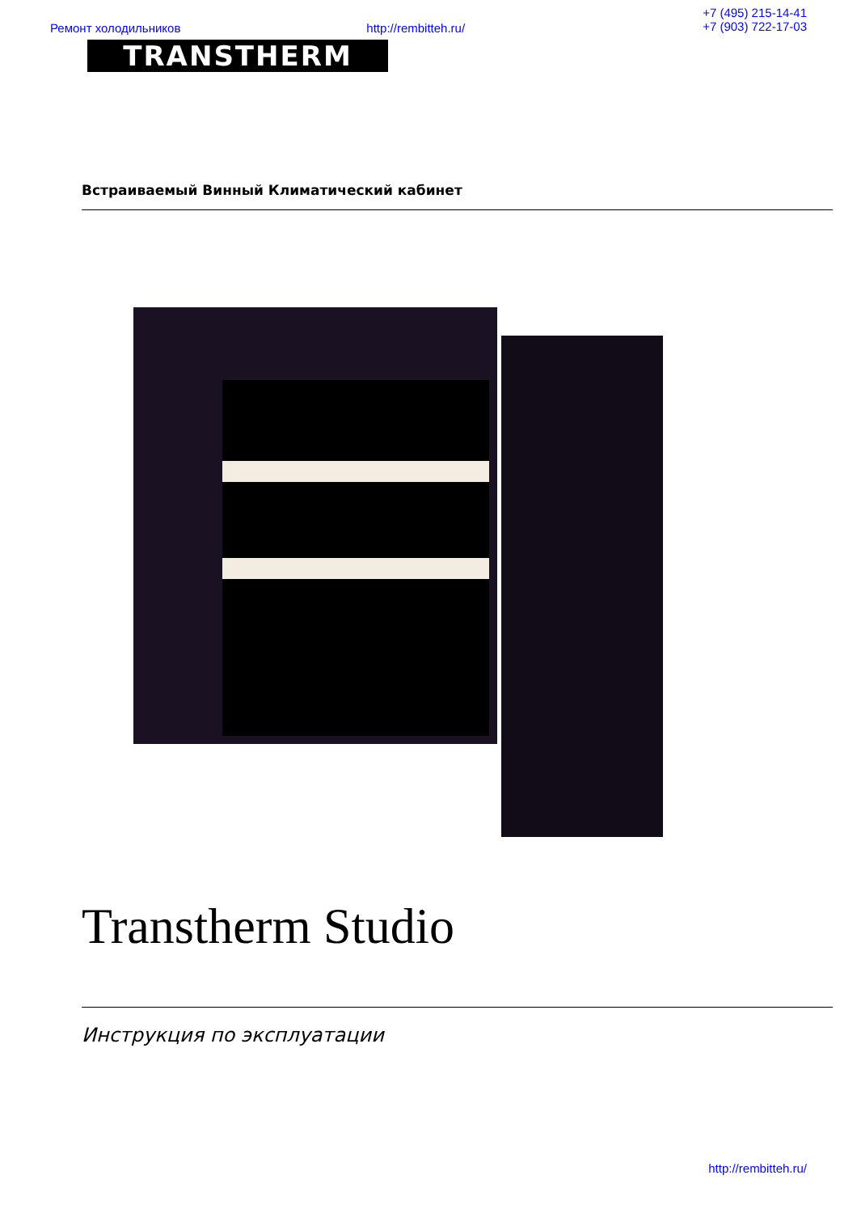Ремонт холодильников http://rembitteh.ru/ +7 (495) 215-14-41
+7 (903) 722-17-03
TRANSTHERM
Встраиваемый Винный Климатический кабинет
Transtherm Studio
Инструкция по эксплуатации
http://rembitteh.ru/